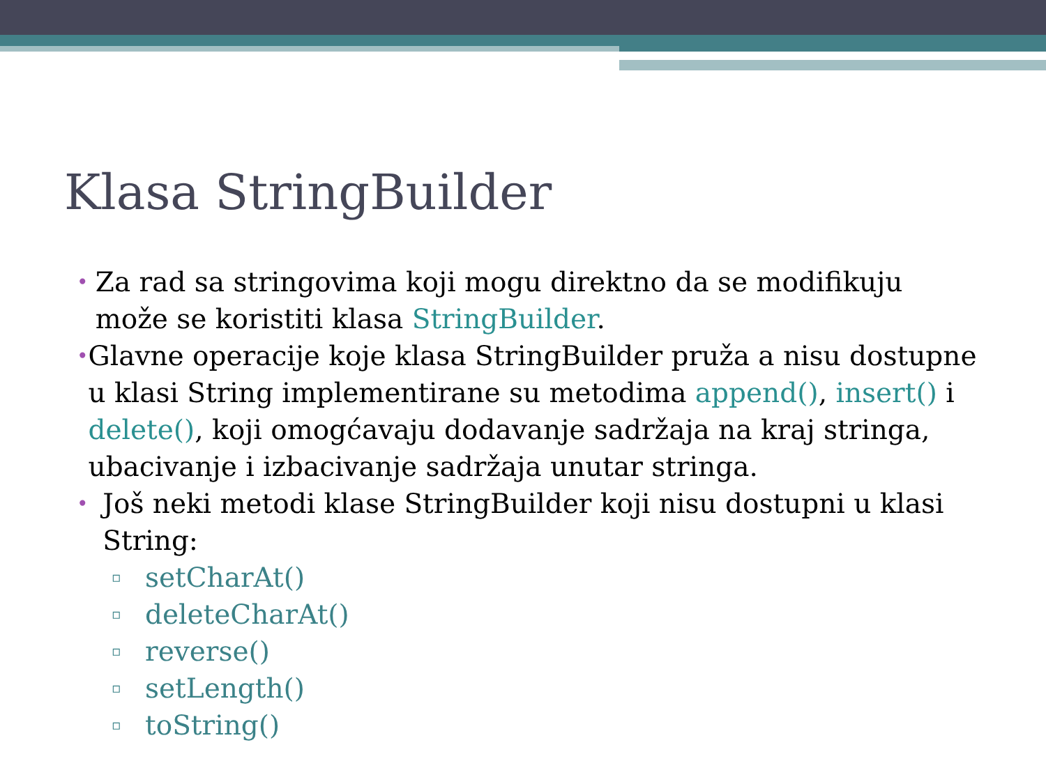Klasa StringBuilder
• Za rad sa stringovima koji mogu direktno da se modifikuju može se koristiti klasa StringBuilder.
• Glavne operacije koje klasa StringBuilder pruža a nisu dostupne u klasi String implementirane su metodima append(), insert() i delete(), koji omogćavaju dodavanje sadržaja na kraj stringa, ubacivanje i izbacivanje sadržaja unutar stringa.
• Još neki metodi klase StringBuilder koji nisu dostupni u klasi String:
▫ setCharAt()
▫ deleteCharAt()
▫ reverse()
▫ setLength()
▫ toString()